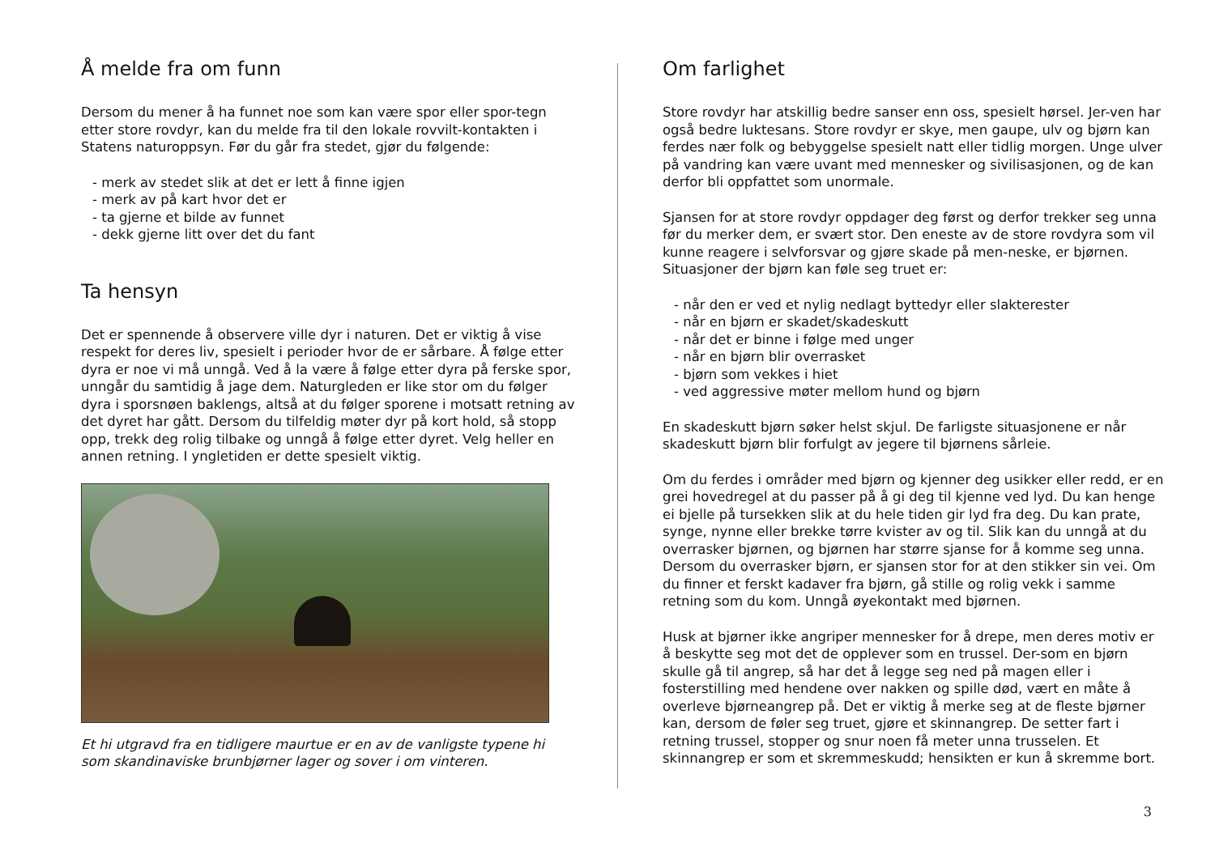Å melde fra om funn
Dersom du mener å ha funnet noe som kan være spor eller spor-tegn etter store rovdyr, kan du melde fra til den lokale rovvilt-kontakten i Statens naturoppsyn. Før du går fra stedet, gjør du følgende:
- merk av stedet slik at det er lett å finne igjen
- merk av på kart hvor det er
- ta gjerne et bilde av funnet
- dekk gjerne litt over det du fant
Ta hensyn
Det er spennende å observere ville dyr i naturen. Det er viktig å vise respekt for deres liv, spesielt i perioder hvor de er sårbare. Å følge etter dyra er noe vi må unngå. Ved å la være å følge etter dyra på ferske spor, unngår du samtidig å jage dem. Naturgleden er like stor om du følger dyra i sporsnøen baklengs, altså at du følger sporene i motsatt retning av det dyret har gått. Dersom du tilfeldig møter dyr på kort hold, så stopp opp, trekk deg rolig tilbake og unngå å følge etter dyret. Velg heller en annen retning. I yngletiden er dette spesielt viktig.
Et hi utgravd fra en tidligere maurtue er en av de vanligste typene hi som skandinaviske brunbjørner lager og sover i om vinteren.
Om farlighet
Store rovdyr har atskillig bedre sanser enn oss, spesielt hørsel. Jer-ven har også bedre luktesans. Store rovdyr er skye, men gaupe, ulv og bjørn kan ferdes nær folk og bebyggelse spesielt natt eller tidlig morgen. Unge ulver på vandring kan være uvant med mennesker og sivilisasjonen, og de kan derfor bli oppfattet som unormale.
Sjansen for at store rovdyr oppdager deg først og derfor trekker seg unna før du merker dem, er svært stor. Den eneste av de store rovdyra som vil kunne reagere i selvforsvar og gjøre skade på men-neske, er bjørnen. Situasjoner der bjørn kan føle seg truet er:
- når den er ved et nylig nedlagt byttedyr eller slakterester
- når en bjørn er skadet/skadeskutt
- når det er binne i følge med unger
- når en bjørn blir overrasket
- bjørn som vekkes i hiet
- ved aggressive møter mellom hund og bjørn
En skadeskutt bjørn søker helst skjul. De farligste situasjonene er når skadeskutt bjørn blir forfulgt av jegere til bjørnens sårleie.
Om du ferdes i områder med bjørn og kjenner deg usikker eller redd, er en grei hovedregel at du passer på å gi deg til kjenne ved lyd. Du kan henge ei bjelle på tursekken slik at du hele tiden gir lyd fra deg. Du kan prate, synge, nynne eller brekke tørre kvister av og til. Slik kan du unngå at du overrasker bjørnen, og bjørnen har større sjanse for å komme seg unna. Dersom du overrasker bjørn, er sjansen stor for at den stikker sin vei. Om du finner et ferskt kadaver fra bjørn, gå stille og rolig vekk i samme retning som du kom. Unngå øyekontakt med bjørnen.
Husk at bjørner ikke angriper mennesker for å drepe, men deres motiv er å beskytte seg mot det de opplever som en trussel. Der-som en bjørn skulle gå til angrep, så har det å legge seg ned på magen eller i fosterstilling med hendene over nakken og spille død, vært en måte å overleve bjørneangrep på. Det er viktig å merke seg at de fleste bjørner kan, dersom de føler seg truet, gjøre et skinnangrep. De setter fart i retning trussel, stopper og snur noen få meter unna trusselen. Et skinnangrep er som et skremmeskudd; hensikten er kun å skremme bort.
3